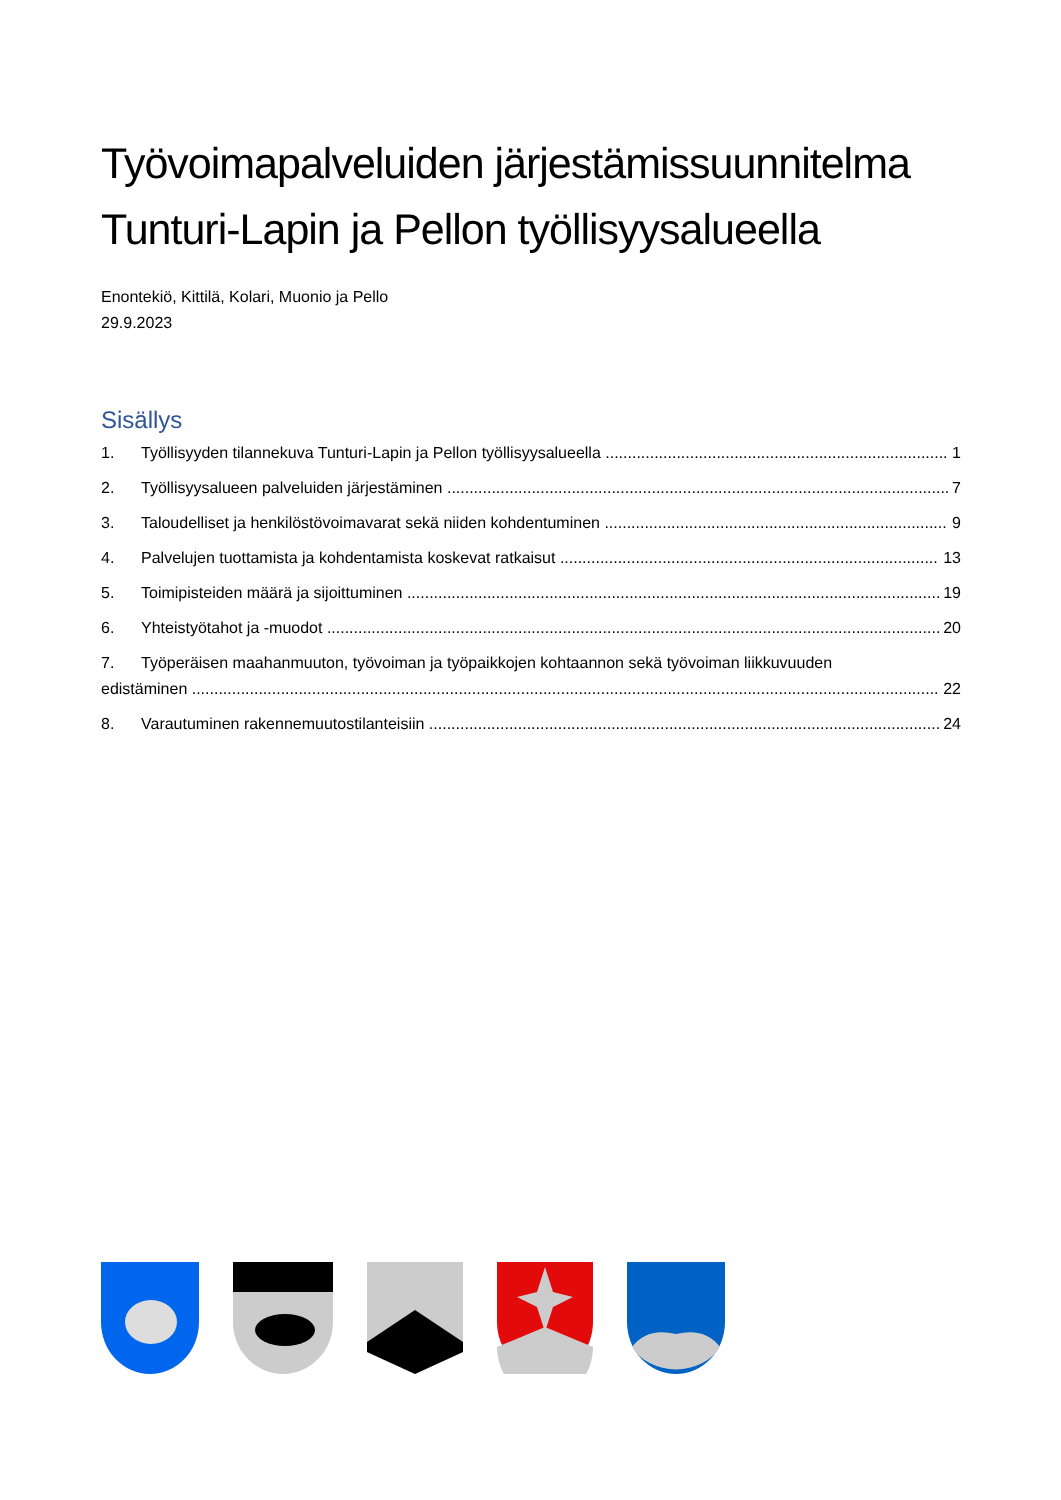Työvoimapalveluiden järjestämissuunnitelma Tunturi-Lapin ja Pellon työllisyysalueella
Enontekiö, Kittilä, Kolari, Muonio ja Pello
29.9.2023
Sisällys
1. Työllisyyden tilannekuva Tunturi-Lapin ja Pellon työllisyysalueella 1
2. Työllisyysalueen palveluiden järjestäminen 7
3. Taloudelliset ja henkilöstövoimavarat sekä niiden kohdentuminen 9
4. Palvelujen tuottamista ja kohdentamista koskevat ratkaisut 13
5. Toimipisteiden määrä ja sijoittuminen 19
6. Yhteistyötahot ja -muodot 20
7. Työperäisen maahanmuuton, työvoiman ja työpaikkojen kohtaannon sekä työvoiman liikkuvuuden
edistäminen 22
8. Varautuminen rakennemuutostilanteisiin 24